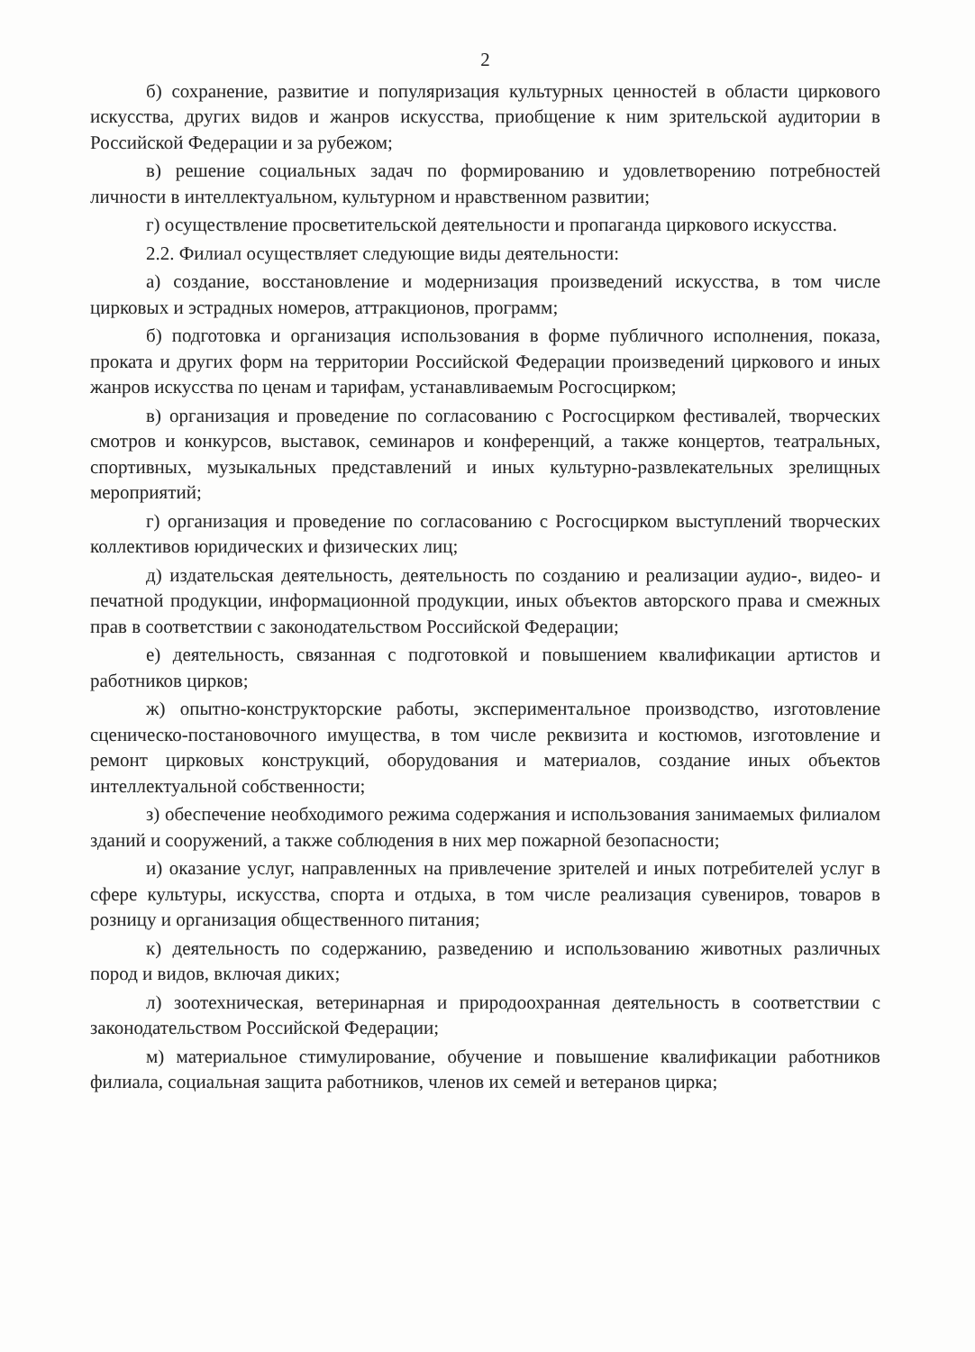2
б) сохранение, развитие и популяризация культурных ценностей в области циркового искусства, других видов и жанров искусства, приобщение к ним зрительской аудитории в Российской Федерации и за рубежом;
в) решение социальных задач по формированию и удовлетворению потребностей личности в интеллектуальном, культурном и нравственном развитии;
г) осуществление просветительской деятельности и пропаганда циркового искусства.
2.2. Филиал осуществляет следующие виды деятельности:
а) создание, восстановление и модернизация произведений искусства, в том числе цирковых и эстрадных номеров, аттракционов, программ;
б) подготовка и организация использования в форме публичного исполнения, показа, проката и других форм на территории Российской Федерации произведений циркового и иных жанров искусства по ценам и тарифам, устанавливаемым Росгосцирком;
в) организация и проведение по согласованию с Росгосцирком фестивалей, творческих смотров и конкурсов, выставок, семинаров и конференций, а также концертов, театральных, спортивных, музыкальных представлений и иных культурно-развлекательных зрелищных мероприятий;
г) организация и проведение по согласованию с Росгосцирком выступлений творческих коллективов юридических и физических лиц;
д) издательская деятельность, деятельность по созданию и реализации аудио-, видео- и печатной продукции, информационной продукции, иных объектов авторского права и смежных прав в соответствии с законодательством Российской Федерации;
е) деятельность, связанная с подготовкой и повышением квалификации артистов и работников цирков;
ж) опытно-конструкторские работы, экспериментальное производство, изготовление сценическо-постановочного имущества, в том числе реквизита и костюмов, изготовление и ремонт цирковых конструкций, оборудования и материалов, создание иных объектов интеллектуальной собственности;
з) обеспечение необходимого режима содержания и использования занимаемых филиалом зданий и сооружений, а также соблюдения в них мер пожарной безопасности;
и) оказание услуг, направленных на привлечение зрителей и иных потребителей услуг в сфере культуры, искусства, спорта и отдыха, в том числе реализация сувениров, товаров в розницу и организация общественного питания;
к) деятельность по содержанию, разведению и использованию животных различных пород и видов, включая диких;
л) зоотехническая, ветеринарная и природоохранная деятельность в соответствии с законодательством Российской Федерации;
м) материальное стимулирование, обучение и повышение квалификации работников филиала, социальная защита работников, членов их семей и ветеранов цирка;